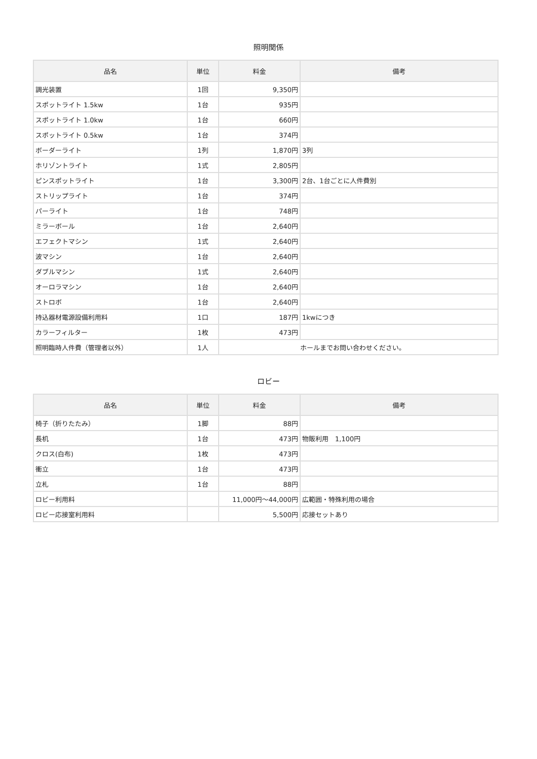照明関係
| 品名 | 単位 | 料金 | 備考 |
| --- | --- | --- | --- |
| 調光装置 | 1回 | 9,350円 | |
| スポットライト 1.5kw | 1台 | 935円 | |
| スポットライト 1.0kw | 1台 | 660円 | |
| スポットライト 0.5kw | 1台 | 374円 | |
| ボーダーライト | 1列 | 1,870円 | 3列 |
| ホリゾントライト | 1式 | 2,805円 | |
| ピンスポットライト | 1台 | 3,300円 | 2台、1台ごとに人件費別 |
| ストリップライト | 1台 | 374円 | |
| パーライト | 1台 | 748円 | |
| ミラーボール | 1台 | 2,640円 | |
| エフェクトマシン | 1式 | 2,640円 | |
| 波マシン | 1台 | 2,640円 | |
| ダブルマシン | 1式 | 2,640円 | |
| オーロラマシン | 1台 | 2,640円 | |
| ストロボ | 1台 | 2,640円 | |
| 持込器材電源設備利用料 | 1口 | 187円 | 1kwにつき |
| カラーフィルター | 1枚 | 473円 | |
| 照明臨時人件費（管理者以外） | 1人 | ホールまでお問い合わせください。 | |
ロビー
| 品名 | 単位 | 料金 | 備考 |
| --- | --- | --- | --- |
| 椅子（折りたたみ） | 1脚 | 88円 | |
| 長机 | 1台 | 473円 | 物販利用 1,100円 |
| クロス(白布) | 1枚 | 473円 | |
| 衝立 | 1台 | 473円 | |
| 立札 | 1台 | 88円 | |
| ロビー利用料 | | 11,000円～44,000円 | 広範囲・特殊利用の場合 |
| ロビー応接室利用料 | | 5,500円 | 応接セットあり |